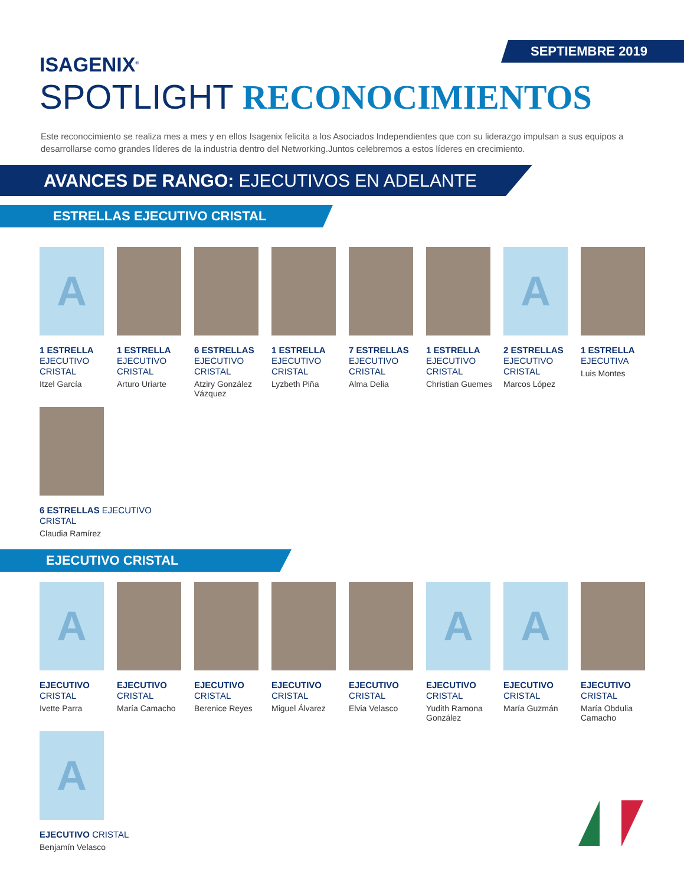SEPTIEMBRE 2019
ISAGENIX<sup>®</sup>
SPOTLIGHT RECONOCIMIENTOS
Este reconocimiento se realiza mes a mes y en ellos Isagenix felicita a los Asociados Independientes que con su liderazgo impulsan a sus equipos a desarrollarse como grandes líderes de la industria dentro del Networking.Juntos celebremos a estos líderes en crecimiento.
AVANCES DE RANGO: EJECUTIVOS EN ADELANTE
ESTRELLAS EJECUTIVO CRISTAL
A
1 ESTRELLA
EJECUTIVO CRISTAL
Itzel García
1 ESTRELLA
EJECUTIVO CRISTAL
Arturo Uriarte
6 ESTRELLAS
EJECUTIVO CRISTAL
Atziry González Vázquez
1 ESTRELLA
EJECUTIVO CRISTAL
Lyzbeth Piña
7 ESTRELLAS
EJECUTIVO CRISTAL
Alma Delia
1 ESTRELLA
EJECUTIVO CRISTAL
Christian Guemes
A
2 ESTRELLAS
EJECUTIVO CRISTAL
Marcos López
1 ESTRELLA
EJECUTIVA
Luis Montes
6 ESTRELLAS EJECUTIVO CRISTAL
Claudia Ramírez
EJECUTIVO CRISTAL
A
EJECUTIVO
CRISTAL
Ivette Parra
EJECUTIVO
CRISTAL
María Camacho
EJECUTIVO
CRISTAL
Berenice Reyes
EJECUTIVO
CRISTAL
Miguel Álvarez
EJECUTIVO
CRISTAL
Elvia Velasco
A
EJECUTIVO
CRISTAL
Yudith Ramona González
A
EJECUTIVO
CRISTAL
María Guzmán
EJECUTIVO
CRISTAL
María Obdulia Camacho
A
EJECUTIVO CRISTAL
Benjamín Velasco